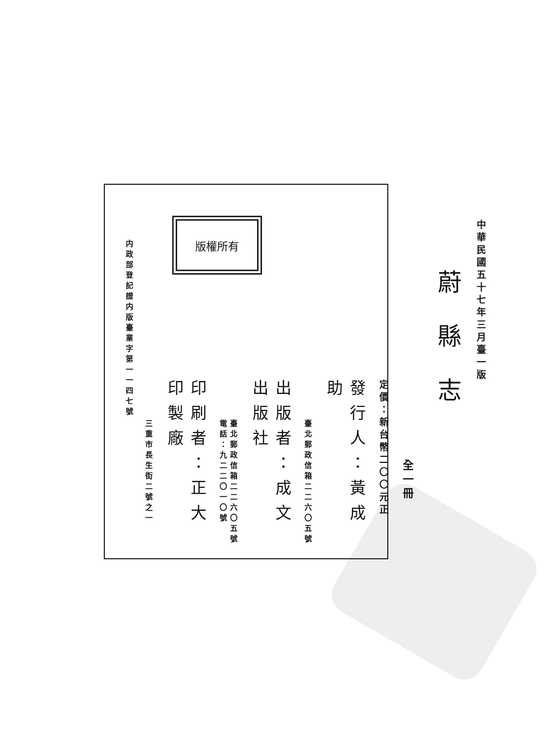中華民國五十七年三月臺一版
蔚縣志
全一冊
定價：新台幣二〇〇元正
發行人：黃成助
臺北郵政信箱二二六〇五號
出版者：成文出版社
臺北郵政信箱二二六〇五號
電話：九二二〇一〇號
印刷者：正大印製廠
三重市長生街二號之一
内政部登記證内版臺業字第一一四七號
版權所有